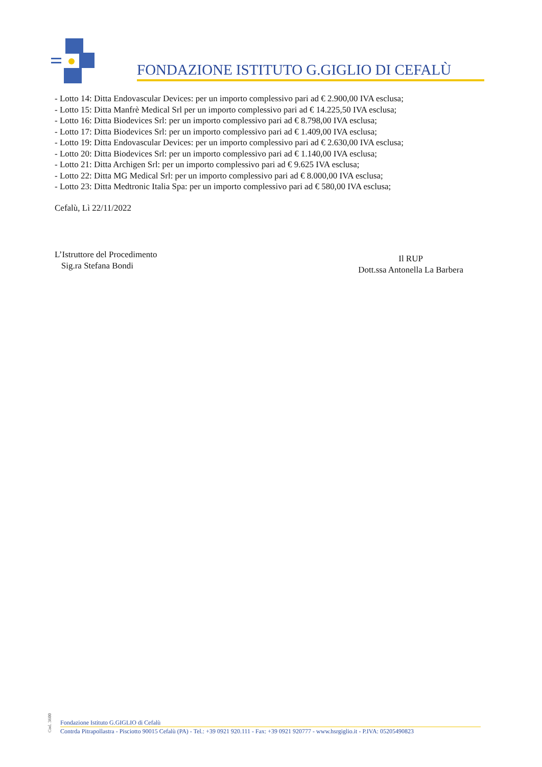FONDAZIONE ISTITUTO G.GIGLIO DI CEFALÙ
- Lotto 14: Ditta Endovascular Devices: per un importo complessivo pari ad € 2.900,00 IVA esclusa;
- Lotto 15: Ditta Manfrè Medical Srl per un importo complessivo pari ad € 14.225,50 IVA esclusa;
- Lotto 16: Ditta Biodevices Srl: per un importo complessivo pari ad € 8.798,00 IVA esclusa;
- Lotto 17: Ditta Biodevices Srl: per un importo complessivo pari ad € 1.409,00 IVA esclusa;
- Lotto 19: Ditta Endovascular Devices: per un importo complessivo pari ad € 2.630,00 IVA esclusa;
- Lotto 20: Ditta Biodevices Srl: per un importo complessivo pari ad € 1.140,00 IVA esclusa;
- Lotto 21: Ditta Archigen Srl: per un importo complessivo pari ad € 9.625 IVA esclusa;
- Lotto 22: Ditta MG Medical Srl: per un importo complessivo pari ad € 8.000,00 IVA esclusa;
- Lotto 23: Ditta Medtronic Italia Spa: per un importo complessivo pari ad € 580,00 IVA esclusa;
Cefalù, Lì 22/11/2022
L’Istruttore del Procedimento
Sig.ra Stefana Bondi
Il RUP
Dott.ssa Antonella La Barbera
Cod. 3600
Fondazione Istituto G.GIGLIO di Cefalù
Contrda Pitrapollastra - Pisciotto 90015 Cefalù (PA) - Tel.: +39 0921 920.111 - Fax: +39 0921 920777 - www.hsrgiglio.it - P.IVA: 05205490823